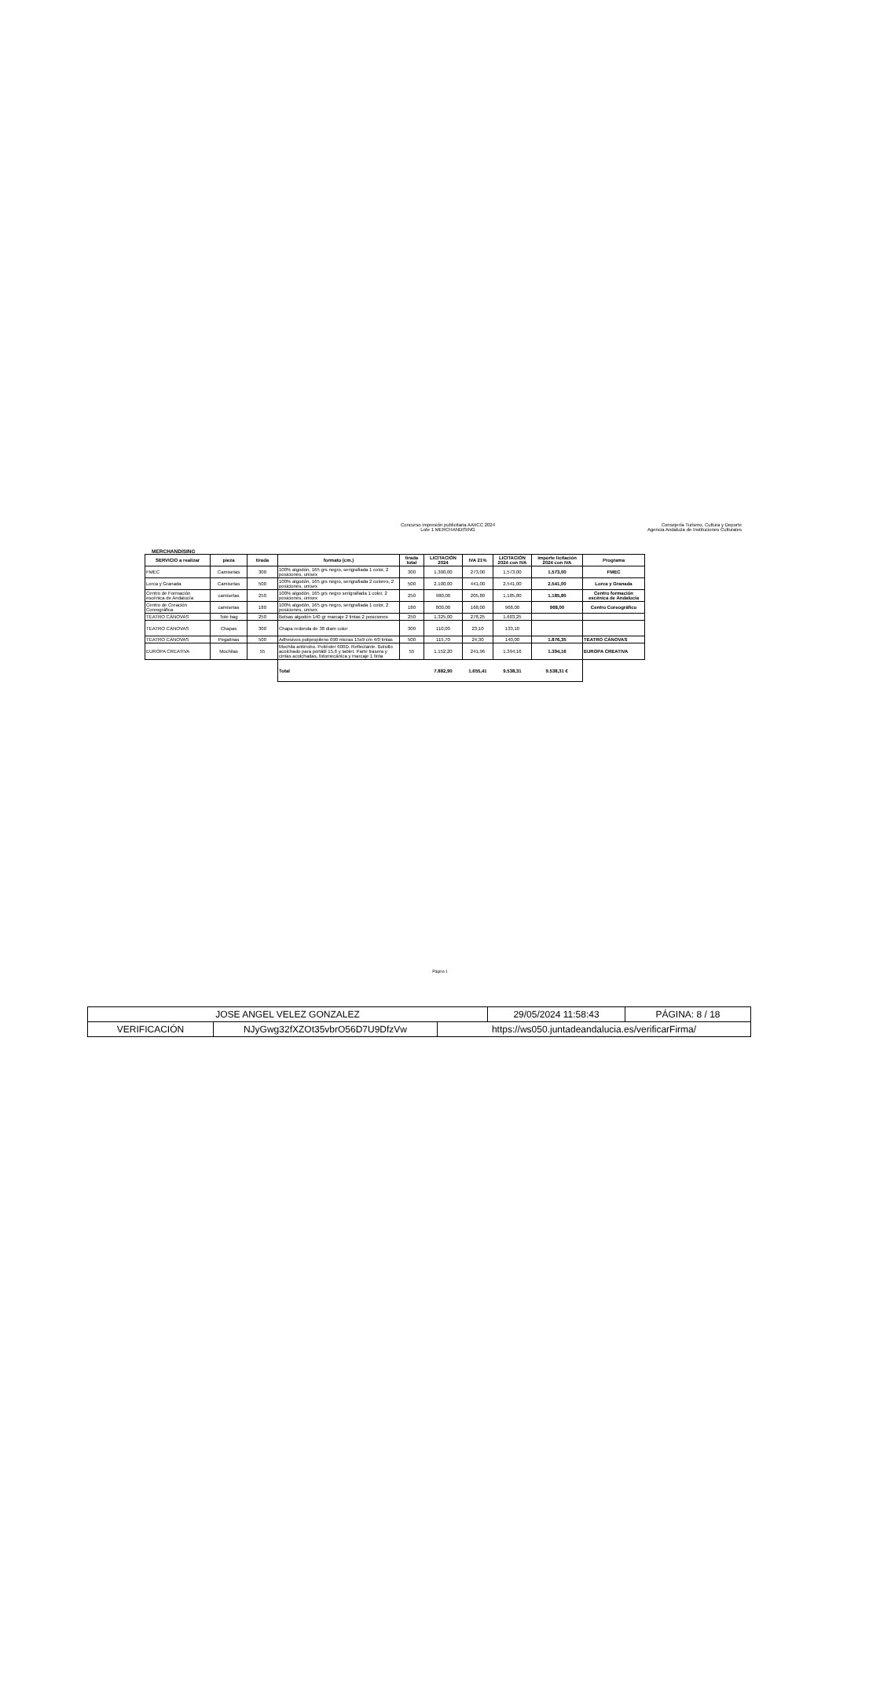Concurso impresión publicitaria AAIICC 2024
Lote 1 MERCHANDISING
Consejería Turismo, Cultura y Deporte
Agencia Andaluza de Instituciones Culturales
MERCHANDISING
| SERVICIO a realizar | pieza | tirada | formato (cm.) | tirada total | LICITACIÓN 2024 | IVA 21% | LICITACIÓN 2024 con IVA | importe licitación 2024 con IVA | Programa |
| --- | --- | --- | --- | --- | --- | --- | --- | --- | --- |
| FMEC | Camisetas | 300 | 100% algodón, 165 grs negro, serigrafiada 1 color, 2 posiciones, unisex | 300 | 1.300,00 | 273,00 | 1.573,00 | 1.573,00 | FMEC |
| Lorca y Granada | Camisetas | 500 | 100% algodón, 165 grs negro, serigrafiada 2 colores, 2 posiciones, unisex | 500 | 2.100,00 | 441,00 | 2.541,00 | 2.541,00 | Lorca y Granada |
| Centro de Formación escénica de Andalucía | camisetas | 250 | 100% algodón, 165 grs negro serigrafiada 1 color, 2 posiciones, unisex | 250 | 980,00 | 205,80 | 1.185,80 | 1.185,80 | Centro formación escénica de Andalucía |
| Centro de Creación Coreográfica | camisetas | 180 | 100% algodón, 165 grs negro, serigrafiada 1 color, 2 posiciones, unisex | 180 | 800,00 | 168,00 | 968,00 | 968,00 | Centro Coreográfico |
| TEATRO CÁNOVAS | Tote bag | 250 | Bolsas algodón 140 gr marcaje 2 tintas 2 posiciones | 250 | 1.325,00 | 278,25 | 1.603,25 | | |
| TEATRO CÁNOVAS | Chapas | 300 | Chapa redonda de 38 diam color | 300 | 110,00 | 23,10 | 133,10 | | |
| TEATRO CÁNOVAS | Pegatinas | 500 | Adhesivos polipropileno 090 micras 15x9 cm 4/0 tintas | 500 | 115,70 | 24,30 | 140,00 | 1.876,35 | TEATRO CÁNOVAS |
| EUROPA CREATIVA | Mochilas | 55 | Mochila antirrobo. Poliéster 600D. Reflectante. Bolsillo acolchado para portátil 15,6 y tablet. Parte trasera y cintas acolchadas, fotomecánica y marcaje 1 tinta | 55 | 1.152,20 | 241,96 | 1.394,16 | 1.394,16 | EUROPA CREATIVA |
| | | | Total | | 7.882,90 | 1.655,41 | 9.538,31 | 9.538,31 € | |
Página 1
| JOSE ANGEL VELEZ GONZALEZ | | | 29/05/2024 11:58:43 | PÁGINA: 8 / 18 |
| VERIFICACIÓN | NJyGwg32fXZOt35vbrO56D7U9DfzVw | https://ws050.juntadeandalucia.es/verificarFirma/ | | |